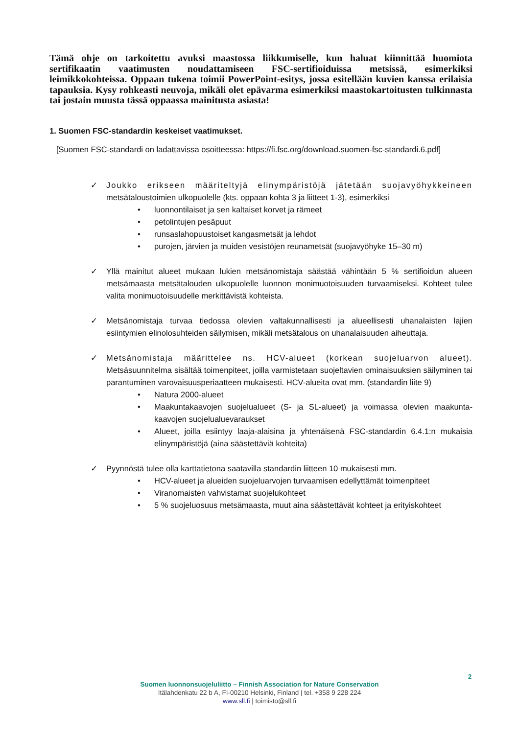Tämä ohje on tarkoitettu avuksi maastossa liikkumiselle, kun haluat kiinnittää huomiota sertifikaatin vaatimusten noudattamiseen FSC-sertifioiduissa metsissä, esimerkiksi leimikkokohteissa. Oppaan tukena toimii PowerPoint-esitys, jossa esitellään kuvien kanssa erilaisia tapauksia. Kysy rohkeasti neuvoja, mikäli olet epävarma esimerkiksi maastokartoitusten tulkinnasta tai jostain muusta tässä oppaassa mainitusta asiasta!
1. Suomen FSC-standardin keskeiset vaatimukset.
[Suomen FSC-standardi on ladattavissa osoitteessa: https://fi.fsc.org/download.suomen-fsc-standardi.6.pdf]
✓ Joukko erikseen määriteltyjä elinympäristöjä jätetään suojavyöhykkeineen metsätaloustoimien ulkopuolelle (kts. oppaan kohta 3 ja liitteet 1-3), esimerkiksi
• luonnontilaiset ja sen kaltaiset korvet ja rämeet
• petolintujen pesäpuut
• runsaslahopuustoiset kangasmetsät ja lehdot
• purojen, järvien ja muiden vesistöjen reunametsät (suojavyöhyke 15–30 m)
✓ Yllä mainitut alueet mukaan lukien metsänomistaja säästää vähintään 5 % sertifioidun alueen metsämaasta metsätalouden ulkopuolelle luonnon monimuotoisuuden turvaamiseksi. Kohteet tulee valita monimuotoisuudelle merkittävistä kohteista.
✓ Metsänomistaja turvaa tiedossa olevien valtakunnallisesti ja alueellisesti uhanalaisten lajien esiintymien elinolosuhteiden säilymisen, mikäli metsätalous on uhanalaisuuden aiheuttaja.
✓ Metsänomistaja määrittelee ns. HCV-alueet (korkean suojeluarvon alueet). Metsäsuunnitelma sisältää toimenpiteet, joilla varmistetaan suojeltavien ominaisuuksien säilyminen tai parantuminen varovaisuusperiaatteen mukaisesti. HCV-alueita ovat mm. (standardin liite 9)
• Natura 2000-alueet
• Maakuntakaavojen suojelualueet (S- ja SL-alueet) ja voimassa olevien maakunta-kaavojen suojelualuevaraukset
• Alueet, joilla esiintyy laaja-alaisina ja yhtenäisenä FSC-standardin 6.4.1:n mukaisia elinympäristöjä (aina säästettäviä kohteita)
✓ Pyynnöstä tulee olla karttatietona saatavilla standardin liitteen 10 mukaisesti mm.
• HCV-alueet ja alueiden suojeluarvojen turvaamisen edellyttämät toimenpiteet
• Viranomaisten vahvistamat suojelukohteet
• 5 % suojeluosuus metsämaasta, muut aina säästettävät kohteet ja erityiskohteet
2
Suomen luonnonsuojeluliitto – Finnish Association for Nature Conservation
Itälahdenkatu 22 b A, FI-00210 Helsinki, Finland | tel. +358 9 228 224
www.sll.fi | toimisto@sll.fi